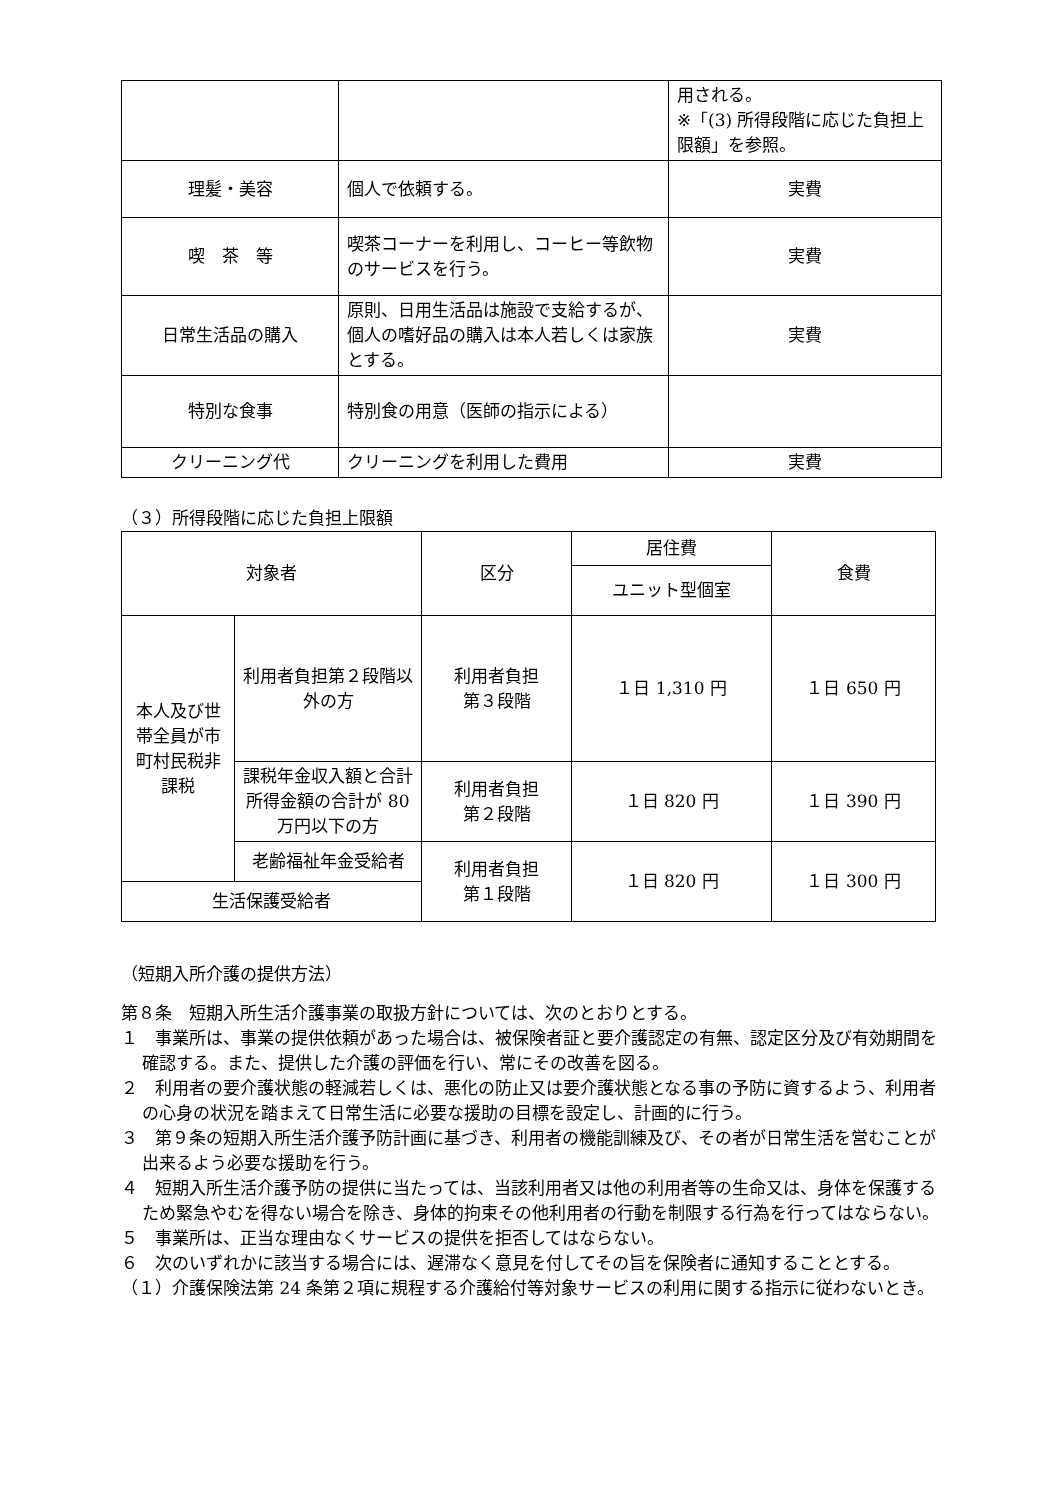| | | 用される。 ※「(3) 所得段階に応じた負担上限額」を参照。 |
| 理髪・美容 | 個人で依頼する。 | 実費 |
| 喫 茶 等 | 喫茶コーナーを利用し、コーヒー等飲物のサービスを行う。 | 実費 |
| 日常生活品の購入 | 原則、日用生活品は施設で支給するが、個人の嗜好品の購入は本人若しくは家族とする。 | 実費 |
| 特別な食事 | 特別食の用意（医師の指示による） | |
| クリーニング代 | クリーニングを利用した費用 | 実費 |
（３）所得段階に応じた負担上限額
| 対象者 | | 区分 | 居住費 | 食費 |
| | | | ユニット型個室 | |
| 本人及び世帯全員が市町村民税非課税 | 利用者負担第２段階以外の方 | 利用者負担 第３段階 | １日 1,310 円 | １日 650 円 |
| | 課税年金収入額と合計所得金額の合計が 80 万円以下の方 | 利用者負担 第２段階 | １日 820 円 | １日 390 円 |
| | 老齢福祉年金受給者 | 利用者負担 第１段階 | １日 820 円 | １日 300 円 |
| 生活保護受給者 | | | | |
（短期入所介護の提供方法）
第８条　短期入所生活介護事業の取扱方針については、次のとおりとする。
１　事業所は、事業の提供依頼があった場合は、被保険者証と要介護認定の有無、認定区分及び有効期間を確認する。また、提供した介護の評価を行い、常にその改善を図る。
２　利用者の要介護状態の軽減若しくは、悪化の防止又は要介護状態となる事の予防に資するよう、利用者の心身の状況を踏まえて日常生活に必要な援助の目標を設定し、計画的に行う。
３　第９条の短期入所生活介護予防計画に基づき、利用者の機能訓練及び、その者が日常生活を営むことが出来るよう必要な援助を行う。
４　短期入所生活介護予防の提供に当たっては、当該利用者又は他の利用者等の生命又は、身体を保護するため緊急やむを得ない場合を除き、身体的拘束その他利用者の行動を制限する行為を行ってはならない。
５　事業所は、正当な理由なくサービスの提供を拒否してはならない。
６　次のいずれかに該当する場合には、遅滞なく意見を付してその旨を保険者に通知することとする。
（１）介護保険法第 24 条第２項に規程する介護給付等対象サービスの利用に関する指示に従わないとき。